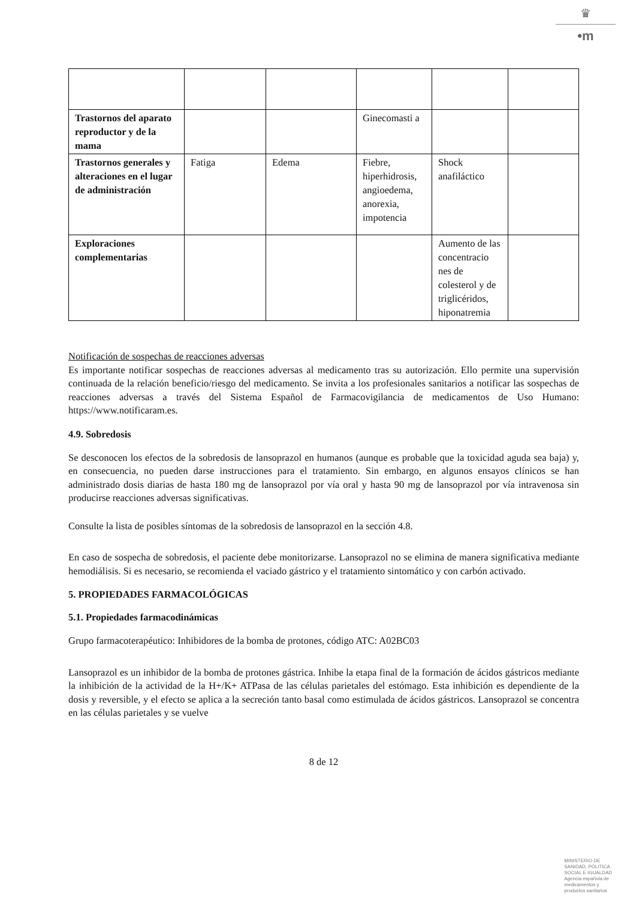♛
•m
| Trastornos del aparato reproductor y de la mama | | | Ginecomasti a | | |
| Trastornos generales y alteraciones en el lugar de administración | Fatiga | Edema | Fiebre, hiperhidrosis, angioedema, anorexia, impotencia | Shock anafiláctico | |
| Exploraciones complementarias | | | | Aumento de las concentracio nes de colesterol y de triglicéridos, hiponatremia | |
Notificación de sospechas de reacciones adversas
Es importante notificar sospechas de reacciones adversas al medicamento tras su autorización. Ello permite una supervisión continuada de la relación beneficio/riesgo del medicamento. Se invita a los profesionales sanitarios a notificar las sospechas de reacciones adversas a través del Sistema Español de Farmacovigilancia de medicamentos de Uso Humano: https://www.notificaram.es.
4.9. Sobredosis
Se desconocen los efectos de la sobredosis de lansoprazol en humanos (aunque es probable que la toxicidad aguda sea baja) y, en consecuencia, no pueden darse instrucciones para el tratamiento. Sin embargo, en algunos ensayos clínicos se han administrado dosis diarias de hasta 180 mg de lansoprazol por vía oral y hasta 90 mg de lansoprazol por vía intravenosa sin producirse reacciones adversas significativas.
Consulte la lista de posibles síntomas de la sobredosis de lansoprazol en la sección 4.8.
En caso de sospecha de sobredosis, el paciente debe monitorizarse. Lansoprazol no se elimina de manera significativa mediante hemodiálisis. Si es necesario, se recomienda el vaciado gástrico y el tratamiento sintomático y con carbón activado.
5. PROPIEDADES FARMACOLÓGICAS
5.1. Propiedades farmacodinámicas
Grupo farmacoterapéutico: Inhibidores de la bomba de protones, código ATC: A02BC03
Lansoprazol es un inhibidor de la bomba de protones gástrica. Inhibe la etapa final de la formación de ácidos gástricos mediante la inhibición de la actividad de la H+/K+ ATPasa de las células parietales del estómago. Esta inhibición es dependiente de la dosis y reversible, y el efecto se aplica a la secreción tanto basal como estimulada de ácidos gástricos. Lansoprazol se concentra en las células parietales y se vuelve
8 de 12
MINISTERIO DE
SANIDAD, POLITICA
SOCIAL E IGUALDAD
Agencia española de
medicamentos y
productos sanitarios